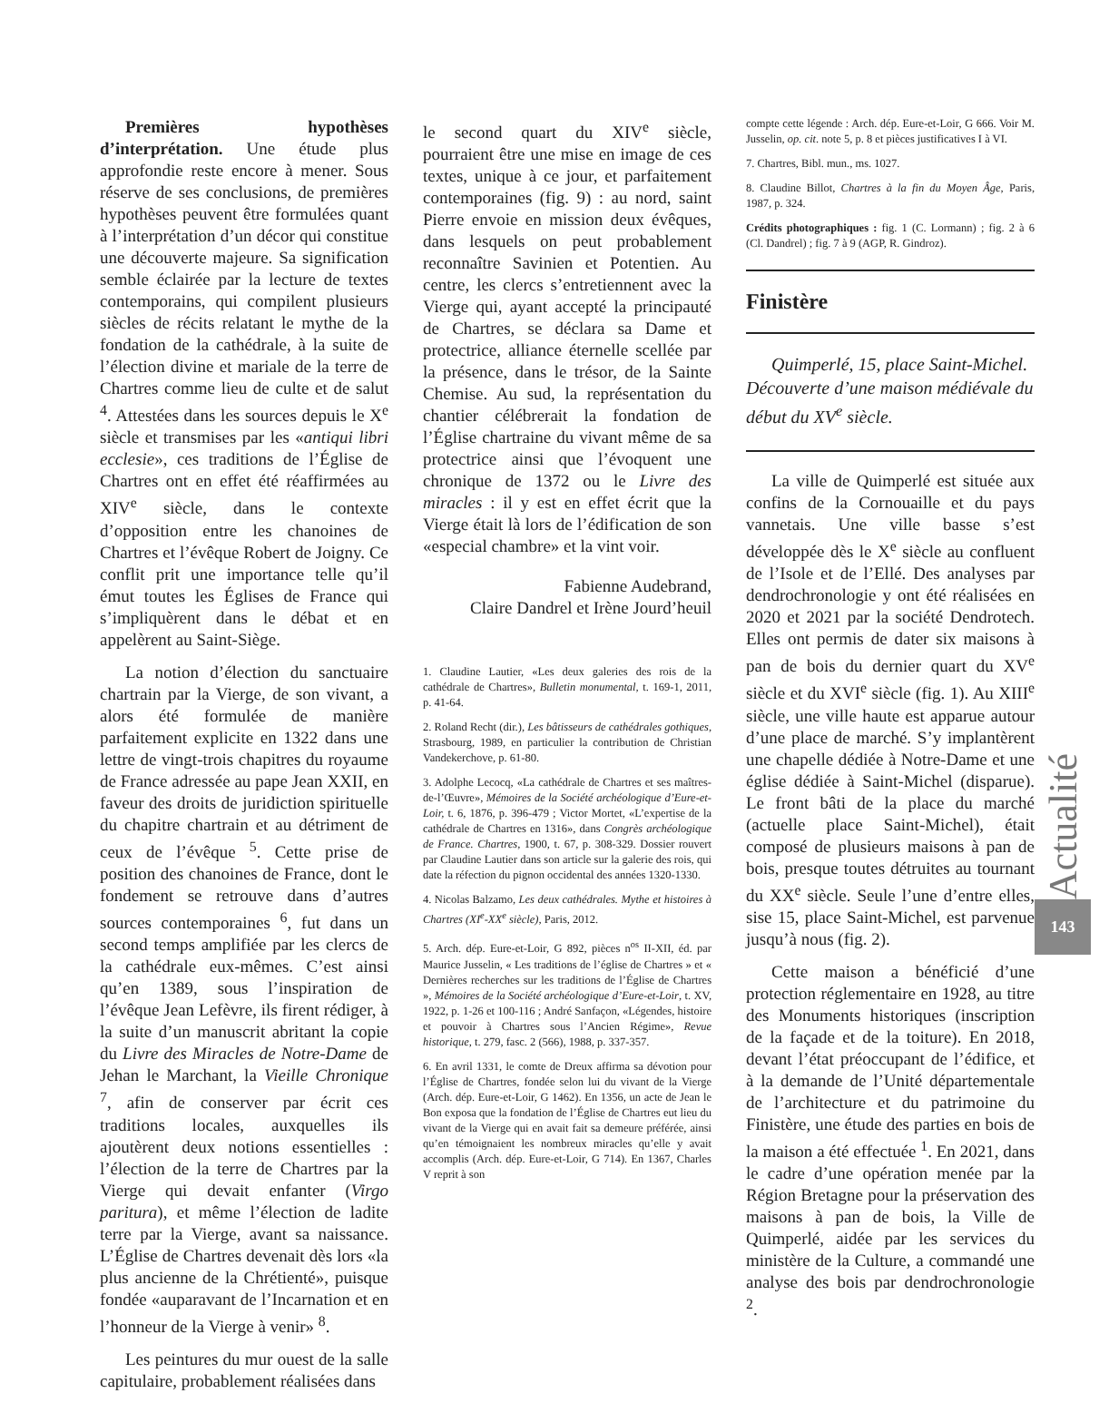Premières hypothèses d’interprétation. Une étude plus approfondie reste encore à mener. Sous réserve de ses conclusions, de premières hypothèses peuvent être formulées quant à l’interprétation d’un décor qui constitue une découverte majeure. Sa signification semble éclairée par la lecture de textes contemporains, qui compilent plusieurs siècles de récits relatant le mythe de la fondation de la cathédrale, à la suite de l’élection divine et mariale de la terre de Chartres comme lieu de culte et de salut <sup>4</sup>. Attestées dans les sources depuis le X<sup>e</sup> siècle et transmises par les «antiqui libri ecclesie», ces traditions de l’Église de Chartres ont en effet été réaffirmées au XIV<sup>e</sup> siècle, dans le contexte d’opposition entre les chanoines de Chartres et l’évêque Robert de Joigny. Ce conflit prit une importance telle qu’il émut toutes les Églises de France qui s’impliquèrent dans le débat et en appelèrent au Saint-Siège.
La notion d’élection du sanctuaire chartrain par la Vierge, de son vivant, a alors été formulée de manière parfaitement explicite en 1322 dans une lettre de vingt-trois chapitres du royaume de France adressée au pape Jean XXII, en faveur des droits de juridiction spirituelle du chapitre chartrain et au détriment de ceux de l’évêque <sup>5</sup>. Cette prise de position des chanoines de France, dont le fondement se retrouve dans d’autres sources contemporaines <sup>6</sup>, fut dans un second temps amplifiée par les clercs de la cathédrale eux-mêmes. C’est ainsi qu’en 1389, sous l’inspiration de l’évêque Jean Lefèvre, ils firent rédiger, à la suite d’un manuscrit abritant la copie du Livre des Miracles de Notre-Dame de Jehan le Marchant, la Vieille Chronique <sup>7</sup>, afin de conserver par écrit ces traditions locales, auxquelles ils ajoutèrent deux notions essentielles : l’élection de la terre de Chartres par la Vierge qui devait enfanter (Virgo paritura), et même l’élection de ladite terre par la Vierge, avant sa naissance. L’Église de Chartres devenait dès lors «la plus ancienne de la Chrétienté», puisque fondée «auparavant de l’Incarnation et en l’honneur de la Vierge à venir» <sup>8</sup>.
Les peintures du mur ouest de la salle capitulaire, probablement réalisées dans
le second quart du XIV<sup>e</sup> siècle, pourraient être une mise en image de ces textes, unique à ce jour, et parfaitement contemporaines (fig. 9) : au nord, saint Pierre envoie en mission deux évêques, dans lesquels on peut probablement reconnaître Savinien et Potentien. Au centre, les clercs s’entretiennent avec la Vierge qui, ayant accepté la principauté de Chartres, se déclara sa Dame et protectrice, alliance éternelle scellée par la présence, dans le trésor, de la Sainte Chemise. Au sud, la représentation du chantier célébrerait la fondation de l’Église chartraine du vivant même de sa protectrice ainsi que l’évoquent une chronique de 1372 ou le Livre des miracles : il y est en effet écrit que la Vierge était là lors de l’édification de son «especial chambre» et la vint voir.
Fabienne Audebrand,
Claire Dandrel et Irène Jourd’heuil
1. Claudine Lautier, «Les deux galeries des rois de la cathédrale de Chartres», Bulletin monumental, t. 169-1, 2011, p. 41-64.
2. Roland Recht (dir.), Les bâtisseurs de cathédrales gothiques, Strasbourg, 1989, en particulier la contribution de Christian Vandekerchove, p. 61-80.
3. Adolphe Lecocq, «La cathédrale de Chartres et ses maîtres-de-l’Œuvre», Mémoires de la Société archéologique d’Eure-et-Loir, t. 6, 1876, p. 396-479 ; Victor Mortet, «L’expertise de la cathédrale de Chartres en 1316», dans Congrès archéologique de France. Chartres, 1900, t. 67, p. 308-329. Dossier rouvert par Claudine Lautier dans son article sur la galerie des rois, qui date la réfection du pignon occidental des années 1320-1330.
4. Nicolas Balzamo, Les deux cathédrales. Mythe et histoires à Chartres (XI<sup>e</sup>-XX<sup>e</sup> siècle), Paris, 2012.
5. Arch. dép. Eure-et-Loir, G 892, pièces n<sup>os</sup> II-XII, éd. par Maurice Jusselin, « Les traditions de l’église de Chartres » et « Dernières recherches sur les traditions de l’Église de Chartres », Mémoires de la Société archéologique d’Eure-et-Loir, t. XV, 1922, p. 1-26 et 100-116 ; André Sanfaçon, «Légendes, histoire et pouvoir à Chartres sous l’Ancien Régime», Revue historique, t. 279, fasc. 2 (566), 1988, p. 337-357.
6. En avril 1331, le comte de Dreux affirma sa dévotion pour l’Église de Chartres, fondée selon lui du vivant de la Vierge (Arch. dép. Eure-et-Loir, G 1462). En 1356, un acte de Jean le Bon exposa que la fondation de l’Église de Chartres eut lieu du vivant de la Vierge qui en avait fait sa demeure préférée, ainsi qu’en témoignaient les nombreux miracles qu’elle y avait accomplis (Arch. dép. Eure-et-Loir, G 714). En 1367, Charles V reprit à son
compte cette légende : Arch. dép. Eure-et-Loir, G 666. Voir M. Jusselin, op. cit. note 5, p. 8 et pièces justificatives I à VI.
7. Chartres, Bibl. mun., ms. 1027.
8. Claudine Billot, Chartres à la fin du Moyen Âge, Paris, 1987, p. 324.
Crédits photographiques : fig. 1 (C. Lormann) ; fig. 2 à 6 (Cl. Dandrel) ; fig. 7 à 9 (AGP, R. Gindroz).
Finistère
Quimperlé, 15, place Saint-Michel. Découverte d’une maison médiévale du début du XV<sup>e</sup> siècle.
La ville de Quimperlé est située aux confins de la Cornouaille et du pays vannetais. Une ville basse s’est développée dès le X<sup>e</sup> siècle au confluent de l’Isole et de l’Ellé. Des analyses par dendrochronologie y ont été réalisées en 2020 et 2021 par la société Dendrotech. Elles ont permis de dater six maisons à pan de bois du dernier quart du XV<sup>e</sup> siècle et du XVI<sup>e</sup> siècle (fig. 1). Au XIII<sup>e</sup> siècle, une ville haute est apparue autour d’une place de marché. S’y implantèrent une chapelle dédiée à Notre-Dame et une église dédiée à Saint-Michel (disparue). Le front bâti de la place du marché (actuelle place Saint-Michel), était composé de plusieurs maisons à pan de bois, presque toutes détruites au tournant du XX<sup>e</sup> siècle. Seule l’une d’entre elles, sise 15, place Saint-Michel, est parvenue jusqu’à nous (fig. 2).
Cette maison a bénéficié d’une protection réglementaire en 1928, au titre des Monuments historiques (inscription de la façade et de la toiture). En 2018, devant l’état préoccupant de l’édifice, et à la demande de l’Unité départementale de l’architecture et du patrimoine du Finistère, une étude des parties en bois de la maison a été effectuée <sup>1</sup>. En 2021, dans le cadre d’une opération menée par la Région Bretagne pour la préservation des maisons à pan de bois, la Ville de Quimperlé, aidée par les services du ministère de la Culture, a commandé une analyse des bois par dendrochronologie <sup>2</sup>.
Actualité
143